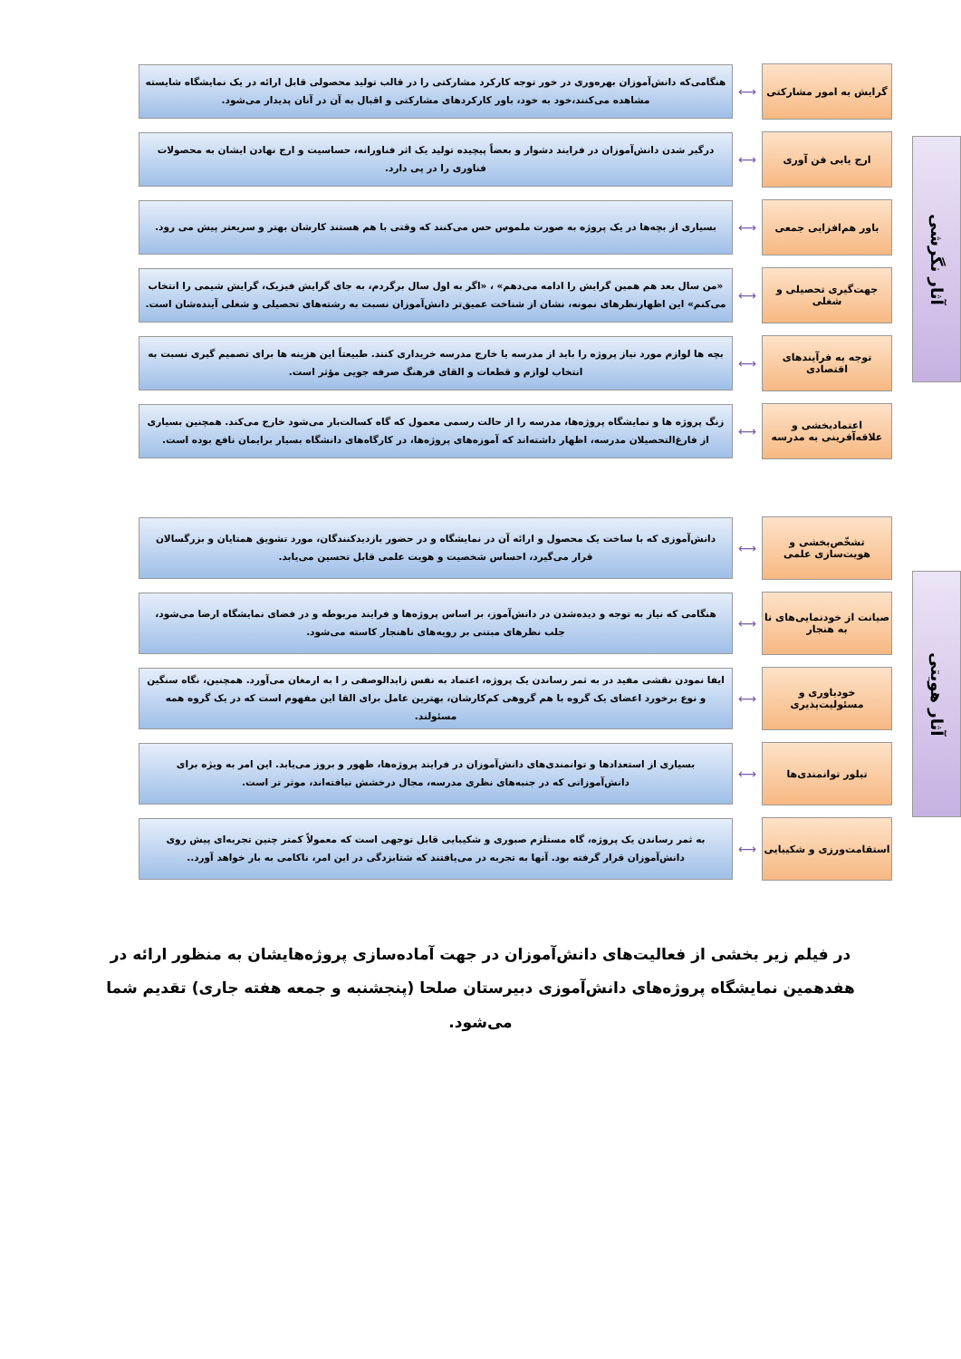آثار نگرشی
گرایش به امور مشارکتی
⟷
هنگامی‌که دانش‌آموزان بهره‌وری در خور توجه کارکرد مشارکتی را در قالب تولید محصولی قابل ارائه در یک نمایشگاه شایسته مشاهده می‌کنند،خود به خود، باور کارکردهای مشارکتی و اقبال به آن در آنان پدیدار می‌شود.
ارج یابی فن آوری
⟷
درگیر شدن دانش‌آموزان در فرایند دشوار و بعضاً پیچیده تولید یک اثر فناورانه، حساسیت و ارج نهادن ایشان به محصولات فناوری را در پی دارد.
باور هم‌افزایی جمعی
⟷
بسیاری از بچه‌ها در یک پروژه به صورت ملموس حس می‌کنند که وقتی با هم هستند کارشان بهتر و سریعتر پیش می رود.
جهت‌گیری تحصیلی و شغلی
⟷
«من سال بعد هم همین گرایش را ادامه می‌دهم» ، «اگر به اول سال برگردم، به جای گرایش فیزیک، گرایش شیمی را انتخاب می‌کنم» این اظهارنظرهای نمونه، نشان از شناخت عمیق‌تر دانش‌آموزان نسبت به رشته‌های تحصیلی و شغلی آینده‌شان است.
توجه به فرآیندهای اقتصادی
⟷
بچه ها لوازم مورد نیاز پروژه را باید از مدرسه یا خارج مدرسه خریداری کنند. طبیعتاً این هزینه ها برای تصمیم گیری نسبت به انتخاب لوازم و قطعات و القای فرهنگ صرفه جویی مؤثر است.
اعتمادبخشی و علاقه‌آفرینی به مدرسه
⟷
زنگ پروژه ها و نمایشگاه پروژه‌ها، مدرسه را از حالت رسمی معمول که گاه کسالت‌بار می‌شود خارج می‌کند. همچنین بسیاری از فارغ‌التحصیلان مدرسه، اظهار داشته‌اند که آموزه‌های پروژه‌ها، در کارگاه‌های دانشگاه بسیار برایمان نافع بوده است.
آثار هویتی
تشخّص‌بخشی و هویت‌سازی علمی
⟷
دانش‌آموزی که با ساخت یک محصول و ارائه آن در نمایشگاه و در حضور بازدیدکنندگان، مورد تشویق همتایان و بزرگسالان قرار می‌گیرد، احساس شخصیت و هویت علمی قابل تحسین می‌یابد.
صیانت از خودنمایی‌های نا به هنجار
⟷
هنگامی که نیاز به توجه و دیده‌شدن در دانش‌آموز، بر اساس پروژه‌ها و فرایند مربوطه و در فضای نمایشگاه ارضا می‌شود، جلب نظرهای مبتنی بر رویه‌های ناهنجار کاسته می‌شود.
خودباوری و مسئولیت‌پذیری
⟷
ایفا نمودن نقشی مفید در به ثمر رساندن یک پروژه، اعتماد به نفس زایدالوصفی ر ا به ارمغان می‌آورد. همچنین، نگاه سنگین و نوع برخورد اعضای یک گروه با هم گروهی کم‌کارشان، بهترین عامل برای القا این مفهوم است که در یک گروه همه مسئولند.
تبلور توانمندی‌ها
⟷
بسیاری از استعدادها و توانمندی‌های دانش‌آموزان در فرایند پروژه‌ها، ظهور و بروز می‌یابد. این امر به ویژه برای دانش‌آموزانی که در جنبه‌های نظری مدرسه، مجال درخشش نیافته‌اند، موثر تر است.
استقامت‌ورزی و شکیبایی
⟷
به ثمر رساندن یک پروژه، گاه مستلزم صبوری و شکیبایی قابل توجهی است که معمولاً کمتر چنین تجربه‌ای پیش روی دانش‌آموزان قرار گرفته بود. آنها به تجربه در می‌یافتند که شتابزدگی در این امر، ناکامی به بار خواهد آورد..
در فیلم زیر بخشی از فعالیت‌های دانش‌آموزان در جهت آماده‌سازی پروژه‌هایشان به منظور ارائه در هفدهمین نمایشگاه پروژه‌های دانش‌آموزی دبیرستان صلحا (پنجشنبه و جمعه هفته جاری) تقدیم شما می‌شود.